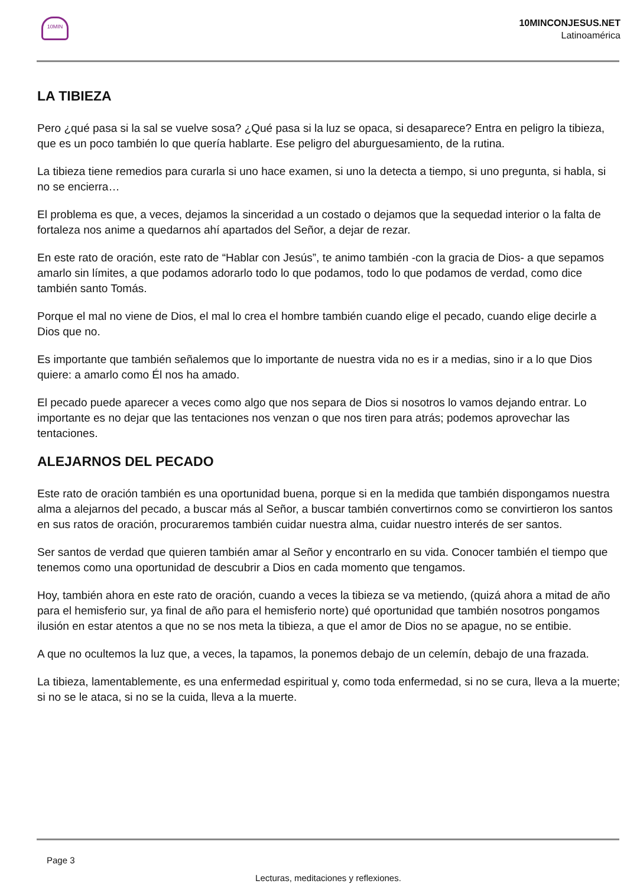10MIN
10MINCONJESUS.NET
Latinoamérica
LA TIBIEZA
Pero ¿qué pasa si la sal se vuelve sosa? ¿Qué pasa si la luz se opaca, si desaparece? Entra en peligro la tibieza, que es un poco también lo que quería hablarte. Ese peligro del aburguesamiento, de la rutina.
La tibieza tiene remedios para curarla si uno hace examen, si uno la detecta a tiempo, si uno pregunta, si habla, si no se encierra…
El problema es que, a veces, dejamos la sinceridad a un costado o dejamos que la sequedad interior o la falta de fortaleza nos anime a quedarnos ahí apartados del Señor, a dejar de rezar.
En este rato de oración, este rato de “Hablar con Jesús”, te animo también -con la gracia de Dios- a que sepamos amarlo sin límites, a que podamos adorarlo todo lo que podamos, todo lo que podamos de verdad, como dice también santo Tomás.
Porque el mal no viene de Dios, el mal lo crea el hombre también cuando elige el pecado, cuando elige decirle a Dios que no.
Es importante que también señalemos que lo importante de nuestra vida no es ir a medias, sino ir a lo que Dios quiere: a amarlo como Él nos ha amado.
El pecado puede aparecer a veces como algo que nos separa de Dios si nosotros lo vamos dejando entrar. Lo importante es no dejar que las tentaciones nos venzan o que nos tiren para atrás; podemos aprovechar las tentaciones.
ALEJARNOS DEL PECADO
Este rato de oración también es una oportunidad buena, porque si en la medida que también dispongamos nuestra alma a alejarnos del pecado, a buscar más al Señor, a buscar también convertirnos como se convirtieron los santos en sus ratos de oración, procuraremos también cuidar nuestra alma, cuidar nuestro interés de ser santos.
Ser santos de verdad que quieren también amar al Señor y encontrarlo en su vida. Conocer también el tiempo que tenemos como una oportunidad de descubrir a Dios en cada momento que tengamos.
Hoy, también ahora en este rato de oración, cuando a veces la tibieza se va metiendo, (quizá ahora a mitad de año para el hemisferio sur, ya final de año para el hemisferio norte) qué oportunidad que también nosotros pongamos ilusión en estar atentos a que no se nos meta la tibieza, a que el amor de Dios no se apague, no se entibie.
A que no ocultemos la luz que, a veces, la tapamos, la ponemos debajo de un celemín, debajo de una frazada.
La tibieza, lamentablemente, es una enfermedad espiritual y, como toda enfermedad, si no se cura, lleva a la muerte; si no se le ataca, si no se la cuida, lleva a la muerte.
Page 3
Lecturas, meditaciones y reflexiones.